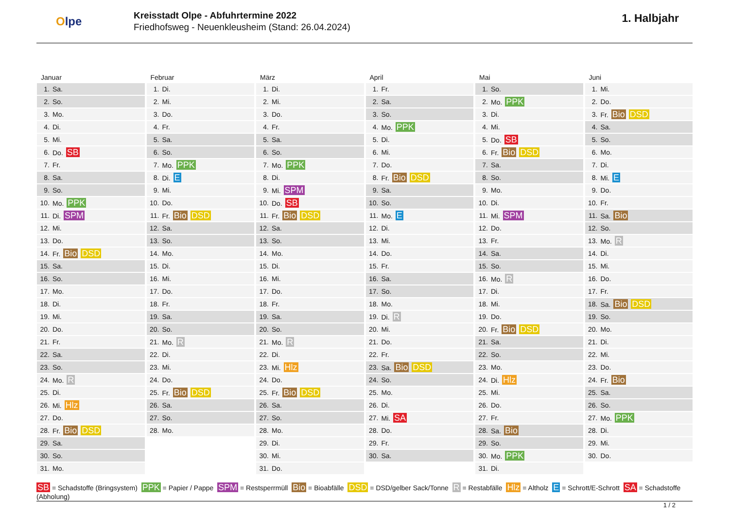Olpe
Kreisstadt Olpe - Abfuhrtermine 2022
Friedhofsweg - Neuenkleusheim (Stand: 26.04.2024)
1. Halbjahr
Januar
| 1. | Sa. |
| 2. | So. |
| 3. | Mo. |
| 4. | Di. |
| 5. | Mi. |
| 6. | Do. SB |
| 7. | Fr. |
| 8. | Sa. |
| 9. | So. |
| 10. | Mo. PPK |
| 11. | Di. SPM |
| 12. | Mi. |
| 13. | Do. |
| 14. | Fr. Bio DSD |
| 15. | Sa. |
| 16. | So. |
| 17. | Mo. |
| 18. | Di. |
| 19. | Mi. |
| 20. | Do. |
| 21. | Fr. |
| 22. | Sa. |
| 23. | So. |
| 24. | Mo. R |
| 25. | Di. |
| 26. | Mi. Hlz |
| 27. | Do. |
| 28. | Fr. Bio DSD |
| 29. | Sa. |
| 30. | So. |
| 31. | Mo. |
Februar
| 1. | Di. |
| 2. | Mi. |
| 3. | Do. |
| 4. | Fr. |
| 5. | Sa. |
| 6. | So. |
| 7. | Mo. PPK |
| 8. | Di. E |
| 9. | Mi. |
| 10. | Do. |
| 11. | Fr. Bio DSD |
| 12. | Sa. |
| 13. | So. |
| 14. | Mo. |
| 15. | Di. |
| 16. | Mi. |
| 17. | Do. |
| 18. | Fr. |
| 19. | Sa. |
| 20. | So. |
| 21. | Mo. R |
| 22. | Di. |
| 23. | Mi. |
| 24. | Do. |
| 25. | Fr. Bio DSD |
| 26. | Sa. |
| 27. | So. |
| 28. | Mo. |
März
| 1. | Di. |
| 2. | Mi. |
| 3. | Do. |
| 4. | Fr. |
| 5. | Sa. |
| 6. | So. |
| 7. | Mo. PPK |
| 8. | Di. |
| 9. | Mi. SPM |
| 10. | Do. SB |
| 11. | Fr. Bio DSD |
| 12. | Sa. |
| 13. | So. |
| 14. | Mo. |
| 15. | Di. |
| 16. | Mi. |
| 17. | Do. |
| 18. | Fr. |
| 19. | Sa. |
| 20. | So. |
| 21. | Mo. R |
| 22. | Di. |
| 23. | Mi. Hlz |
| 24. | Do. |
| 25. | Fr. Bio DSD |
| 26. | Sa. |
| 27. | So. |
| 28. | Mo. |
| 29. | Di. |
| 30. | Mi. |
| 31. | Do. |
April
| 1. | Fr. |
| 2. | Sa. |
| 3. | So. |
| 4. | Mo. PPK |
| 5. | Di. |
| 6. | Mi. |
| 7. | Do. |
| 8. | Fr. Bio DSD |
| 9. | Sa. |
| 10. | So. |
| 11. | Mo. E |
| 12. | Di. |
| 13. | Mi. |
| 14. | Do. |
| 15. | Fr. |
| 16. | Sa. |
| 17. | So. |
| 18. | Mo. |
| 19. | Di. R |
| 20. | Mi. |
| 21. | Do. |
| 22. | Fr. |
| 23. | Sa. Bio DSD |
| 24. | So. |
| 25. | Mo. |
| 26. | Di. |
| 27. | Mi. SA |
| 28. | Do. |
| 29. | Fr. |
| 30. | Sa. |
Mai
| 1. | So. |
| 2. | Mo. PPK |
| 3. | Di. |
| 4. | Mi. |
| 5. | Do. SB |
| 6. | Fr. Bio DSD |
| 7. | Sa. |
| 8. | So. |
| 9. | Mo. |
| 10. | Di. |
| 11. | Mi. SPM |
| 12. | Do. |
| 13. | Fr. |
| 14. | Sa. |
| 15. | So. |
| 16. | Mo. R |
| 17. | Di. |
| 18. | Mi. |
| 19. | Do. |
| 20. | Fr. Bio DSD |
| 21. | Sa. |
| 22. | So. |
| 23. | Mo. |
| 24. | Di. Hlz |
| 25. | Mi. |
| 26. | Do. |
| 27. | Fr. |
| 28. | Sa. Bio |
| 29. | So. |
| 30. | Mo. PPK |
| 31. | Di. |
Juni
| 1. | Mi. |
| 2. | Do. |
| 3. | Fr. Bio DSD |
| 4. | Sa. |
| 5. | So. |
| 6. | Mo. |
| 7. | Di. |
| 8. | Mi. E |
| 9. | Do. |
| 10. | Fr. |
| 11. | Sa. Bio |
| 12. | So. |
| 13. | Mo. R |
| 14. | Di. |
| 15. | Mi. |
| 16. | Do. |
| 17. | Fr. |
| 18. | Sa. Bio DSD |
| 19. | So. |
| 20. | Mo. |
| 21. | Di. |
| 22. | Mi. |
| 23. | Do. |
| 24. | Fr. Bio |
| 25. | Sa. |
| 26. | So. |
| 27. | Mo. PPK |
| 28. | Di. |
| 29. | Mi. |
| 30. | Do. |
SB = Schadstoffe (Bringsystem) PPK = Papier / Pappe SPM = Restsperrmüll Bio = Bioabfälle DSD = DSD/gelber Sack/Tonne R = Restabfälle Hlz = Altholz E = Schrott/E-Schrott SA = Schadstoffe (Abholung)
1 / 2